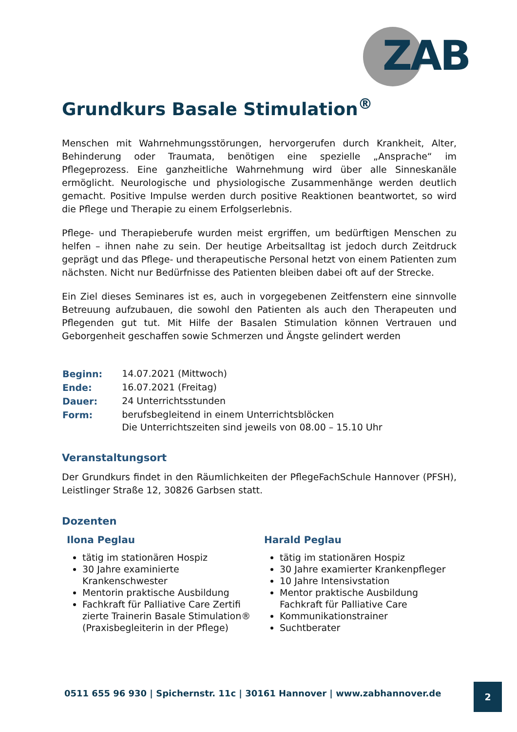ZAB
Grundkurs Basale Stimulation<sup>®</sup>
Menschen mit Wahrnehmungsstörungen, hervorgerufen durch Krankheit, Alter, Behinderung oder Traumata, benötigen eine spezielle „Ansprache“ im Pflegeprozess. Eine ganzheitliche Wahrnehmung wird über alle Sinneskanäle ermöglicht. Neurologische und physiologische Zusammenhänge werden deutlich gemacht. Positive Impulse werden durch positive Reaktionen beantwortet, so wird die Pflege und Therapie zu einem Erfolgserlebnis.
Pflege- und Therapieberufe wurden meist ergriffen, um bedürftigen Menschen zu helfen – ihnen nahe zu sein. Der heutige Arbeitsalltag ist jedoch durch Zeitdruck geprägt und das Pflege- und therapeutische Personal hetzt von einem Patienten zum nächsten. Nicht nur Bedürfnisse des Patienten bleiben dabei oft auf der Strecke.
Ein Ziel dieses Seminares ist es, auch in vorgegebenen Zeitfenstern eine sinnvolle Betreuung aufzubauen, die sowohl den Patienten als auch den Therapeuten und Pflegenden gut tut. Mit Hilfe der Basalen Stimulation können Vertrauen und Geborgenheit geschaffen sowie Schmerzen und Ängste gelindert werden
| Beginn: | 14.07.2021 (Mittwoch) |
| Ende: | 16.07.2021 (Freitag) |
| Dauer: | 24 Unterrichtsstunden |
| Form: | berufsbegleitend in einem Unterrichtsblöcken Die Unterrichtszeiten sind jeweils von 08.00 – 15.10 Uhr |
Veranstaltungsort
Der Grundkurs findet in den Räumlichkeiten der PflegeFachSchule Hannover (PFSH), Leistlinger Straße 12, 30826 Garbsen statt.
Dozenten
Ilona Peglau
tätig im stationären Hospiz
30 Jahre examinierte Krankenschwester
Mentorin praktische Ausbildung
Fachkraft für Palliative Care Zertifi zierte Trainerin Basale Stimulation® (Praxisbegleiterin in der Pflege)
Harald Peglau
tätig im stationären Hospiz
30 Jahre examierter Krankenpfleger
10 Jahre Intensivstation
Mentor praktische Ausbildung Fachkraft für Palliative Care
Kommunikationstrainer
Suchtberater
0511 655 96 930 | Spichernstr. 11c | 30161 Hannover | www.zabhannover.de
2